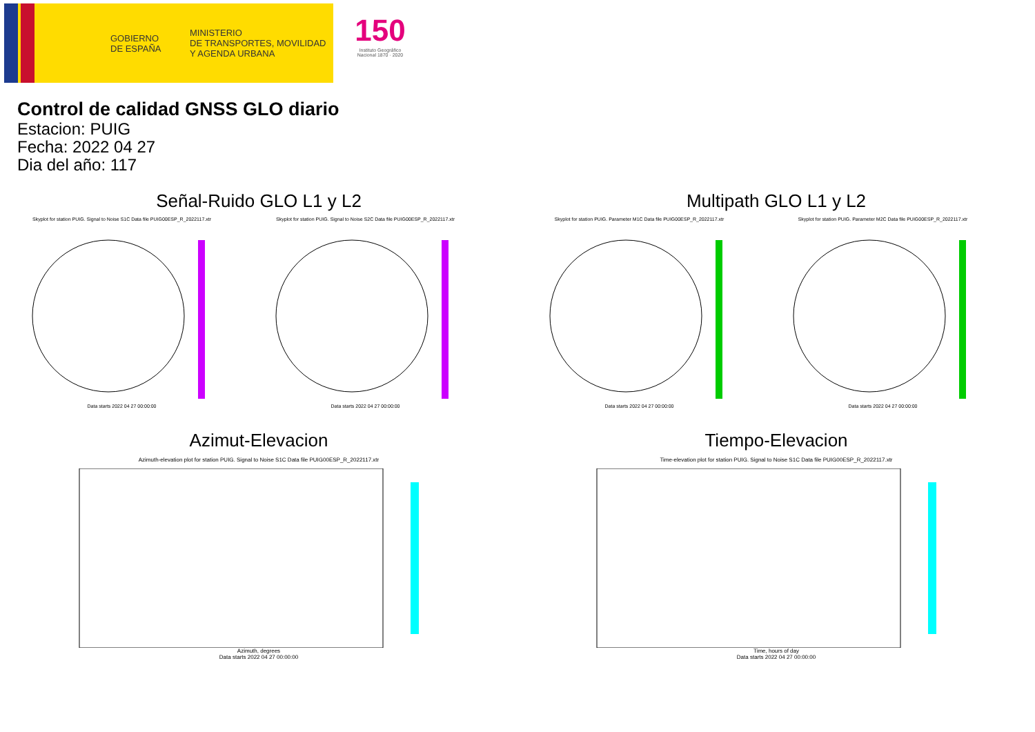GOBIERNO
DE ESPAÑA
MINISTERIO
DE TRANSPORTES, MOVILIDAD
Y AGENDA URBANA
150
Instituto Geográfico
Nacional 1870 · 2020
Control de calidad GNSS GLO diario
Estacion: PUIG
Fecha: 2022 04 27
Dia del año: 117
Señal-Ruido GLO L1 y L2
Skyplot for station PUIG. Signal to Noise S1C Data file PUIG00ESP_R_2022117.xtr
Data starts 2022 04 27 00:00:00
Skyplot for station PUIG. Signal to Noise S2C Data file PUIG00ESP_R_2022117.xtr
Data starts 2022 04 27 00:00:00
Multipath GLO L1 y L2
Skyplot for station PUIG. Parameter M1C Data file PUIG00ESP_R_2022117.xtr
Data starts 2022 04 27 00:00:00
Skyplot for station PUIG. Parameter M2C Data file PUIG00ESP_R_2022117.xtr
Data starts 2022 04 27 00:00:00
Azimut-Elevacion
Azimuth-elevation plot for station PUIG. Signal to Noise S1C Data file PUIG00ESP_R_2022117.xtr
Azimuth, degrees
Data starts 2022 04 27 00:00:00
Tiempo-Elevacion
Time-elevation plot for station PUIG. Signal to Noise S1C Data file PUIG00ESP_R_2022117.xtr
Time, hours of day
Data starts 2022 04 27 00:00:00